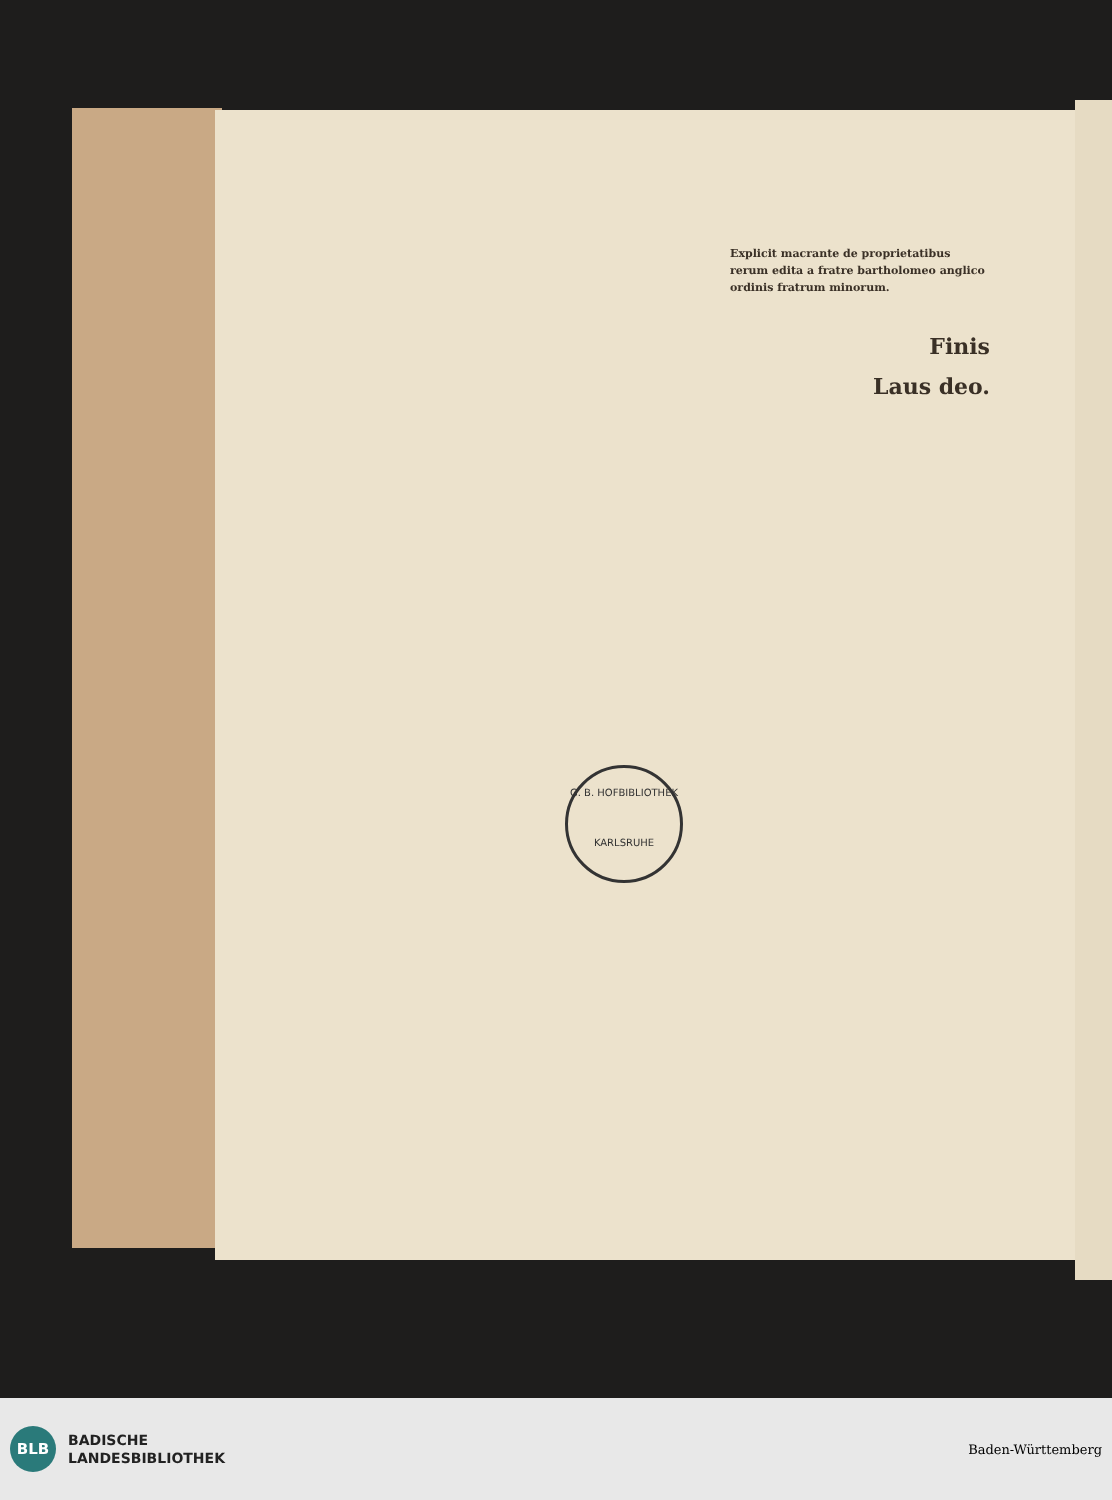Explicit macrante de proprietatibus rerum edita a fratre bartholomeo anglico ordinis fratrum minorum.
Finis
Laus deo.
G. B. HOFBIBLIOTHEK
KARLSRUHE
BLB
BADISCHE
LANDESBIBLIOTHEK
Baden-Württemberg